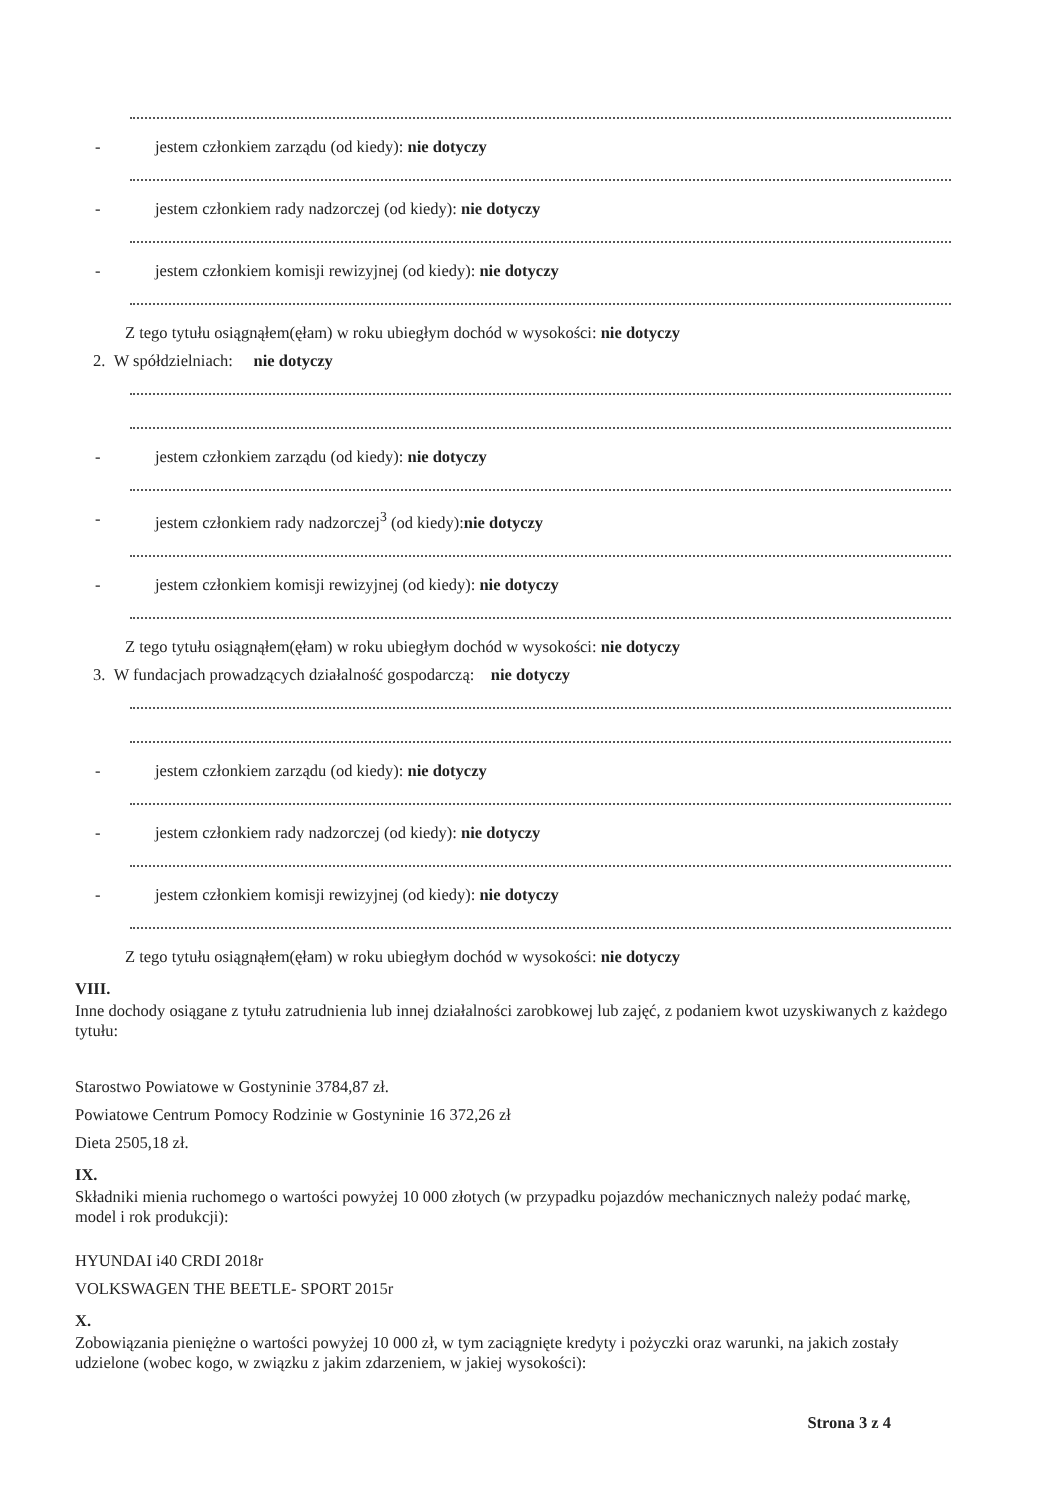- jestem członkiem zarządu (od kiedy): nie dotyczy
- jestem członkiem rady nadzorczej (od kiedy): nie dotyczy
- jestem członkiem komisji rewizyjnej (od kiedy): nie dotyczy
Z tego tytułu osiągnąłem(ęłam) w roku ubiegłym dochód w wysokości: nie dotyczy
2. W spółdzielniach: nie dotyczy
- jestem członkiem zarządu (od kiedy): nie dotyczy
- jestem członkiem rady nadzorczej<sup>3</sup> (od kiedy):nie dotyczy
- jestem członkiem komisji rewizyjnej (od kiedy): nie dotyczy
Z tego tytułu osiągnąłem(ęłam) w roku ubiegłym dochód w wysokości: nie dotyczy
3. W fundacjach prowadzących działalność gospodarczą: nie dotyczy
- jestem członkiem zarządu (od kiedy): nie dotyczy
- jestem członkiem rady nadzorczej (od kiedy): nie dotyczy
- jestem członkiem komisji rewizyjnej (od kiedy): nie dotyczy
Z tego tytułu osiągnąłem(ęłam) w roku ubiegłym dochód w wysokości: nie dotyczy
VIII.
Inne dochody osiągane z tytułu zatrudnienia lub innej działalności zarobkowej lub zajęć, z podaniem kwot uzyskiwanych z każdego tytułu:
Starostwo Powiatowe w Gostyninie 3784,87 zł.
Powiatowe Centrum Pomocy Rodzinie w Gostyninie 16 372,26 zł
Dieta 2505,18 zł.
IX.
Składniki mienia ruchomego o wartości powyżej 10 000 złotych (w przypadku pojazdów mechanicznych należy podać markę, model i rok produkcji):
HYUNDAI i40 CRDI 2018r
VOLKSWAGEN THE BEETLE- SPORT 2015r
X.
Zobowiązania pieniężne o wartości powyżej 10 000 zł, w tym zaciągnięte kredyty i pożyczki oraz warunki, na jakich zostały udzielone (wobec kogo, w związku z jakim zdarzeniem, w jakiej wysokości):
Strona 3 z 4